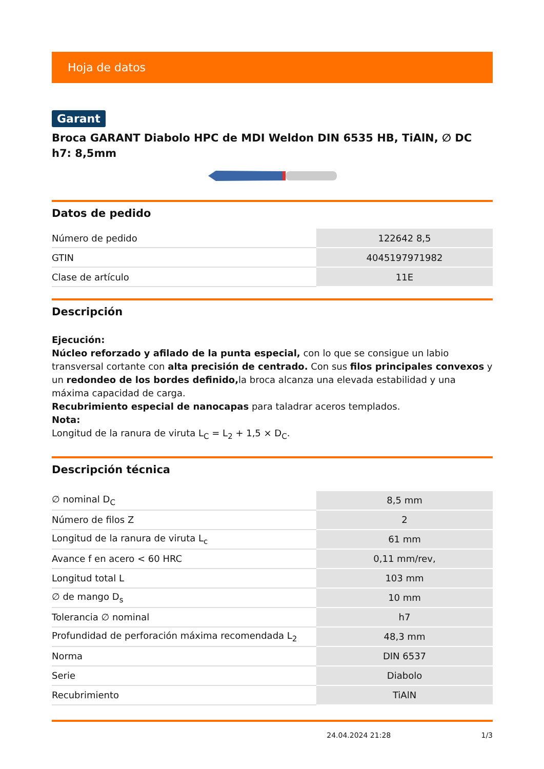Hoja de datos
Garant
Broca GARANT Diabolo HPC de MDI Weldon DIN 6535 HB, TiAlN, ∅ DC h7: 8,5mm
Datos de pedido
| Número de pedido | 122642 8,5 |
| GTIN | 4045197971982 |
| Clase de artículo | 11E |
Descripción
Ejecución:
Núcleo reforzado y afilado de la punta especial, con lo que se consigue un labio transversal cortante con alta precisión de centrado. Con sus filos principales convexos y un redondeo de los bordes definido, la broca alcanza una elevada estabilidad y una máxima capacidad de carga.
Recubrimiento especial de nanocapas para taladrar aceros templados.
Nota:
Longitud de la ranura de viruta L<sub>C</sub> = L<sub>2</sub> + 1,5 × D<sub>C</sub>.
Descripción técnica
| ∅ nominal D<sub>C</sub> | 8,5 mm |
| Número de filos Z | 2 |
| Longitud de la ranura de viruta L<sub>c</sub> | 61 mm |
| Avance f en acero < 60 HRC | 0,11 mm/rev, |
| Longitud total L | 103 mm |
| ∅ de mango D<sub>s</sub> | 10 mm |
| Tolerancia ∅ nominal | h7 |
| Profundidad de perforación máxima recomendada L<sub>2</sub> | 48,3 mm |
| Norma | DIN 6537 |
| Serie | Diabolo |
| Recubrimiento | TiAlN |
24.04.2024 21:28 1/3